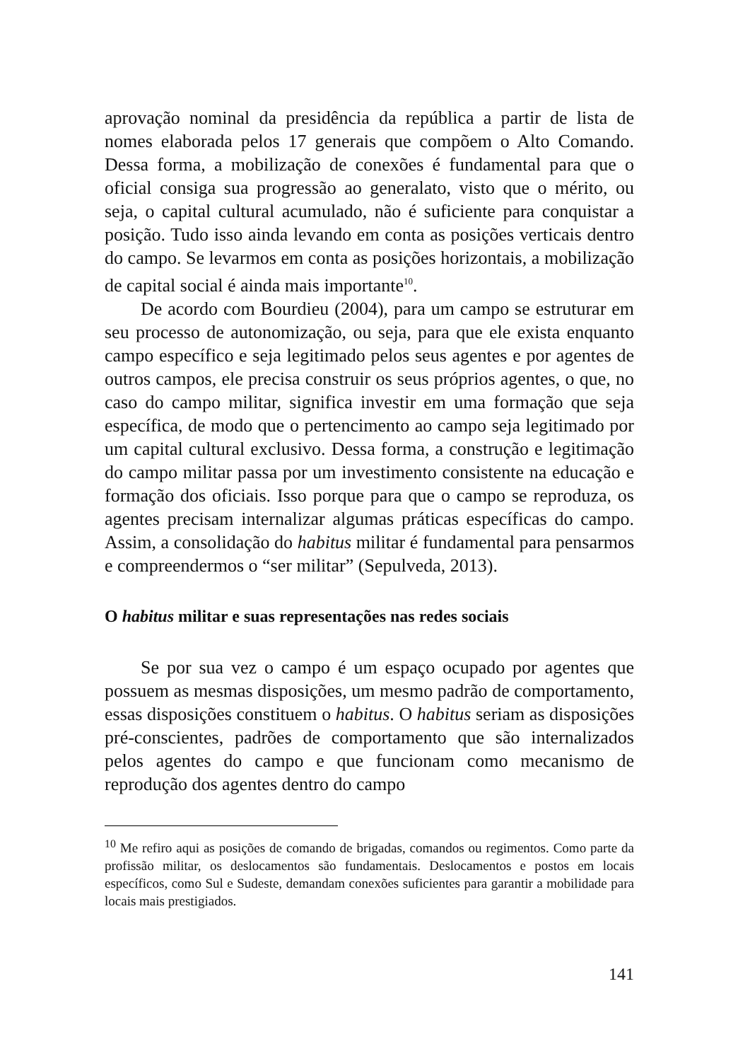aprovação nominal da presidência da república a partir de lista de nomes elaborada pelos 17 generais que compõem o Alto Comando. Dessa forma, a mobilização de conexões é fundamental para que o oficial consiga sua progressão ao generalato, visto que o mérito, ou seja, o capital cultural acumulado, não é suficiente para conquistar a posição. Tudo isso ainda levando em conta as posições verticais dentro do campo. Se levarmos em conta as posições horizontais, a mobilização de capital social é ainda mais importante<sup>10</sup>.
De acordo com Bourdieu (2004), para um campo se estruturar em seu processo de autonomização, ou seja, para que ele exista enquanto campo específico e seja legitimado pelos seus agentes e por agentes de outros campos, ele precisa construir os seus próprios agentes, o que, no caso do campo militar, significa investir em uma formação que seja específica, de modo que o pertencimento ao campo seja legitimado por um capital cultural exclusivo. Dessa forma, a construção e legitimação do campo militar passa por um investimento consistente na educação e formação dos oficiais. Isso porque para que o campo se reproduza, os agentes precisam internalizar algumas práticas específicas do campo. Assim, a consolidação do habitus militar é fundamental para pensarmos e compreendermos o “ser militar” (Sepulveda, 2013).
O habitus militar e suas representações nas redes sociais
Se por sua vez o campo é um espaço ocupado por agentes que possuem as mesmas disposições, um mesmo padrão de comportamento, essas disposições constituem o habitus. O habitus seriam as disposições pré-conscientes, padrões de comportamento que são internalizados pelos agentes do campo e que funcionam como mecanismo de reprodução dos agentes dentro do campo
<sup>10</sup> Me refiro aqui as posições de comando de brigadas, comandos ou regimentos. Como parte da profissão militar, os deslocamentos são fundamentais. Deslocamentos e postos em locais específicos, como Sul e Sudeste, demandam conexões suficientes para garantir a mobilidade para locais mais prestigiados.
141